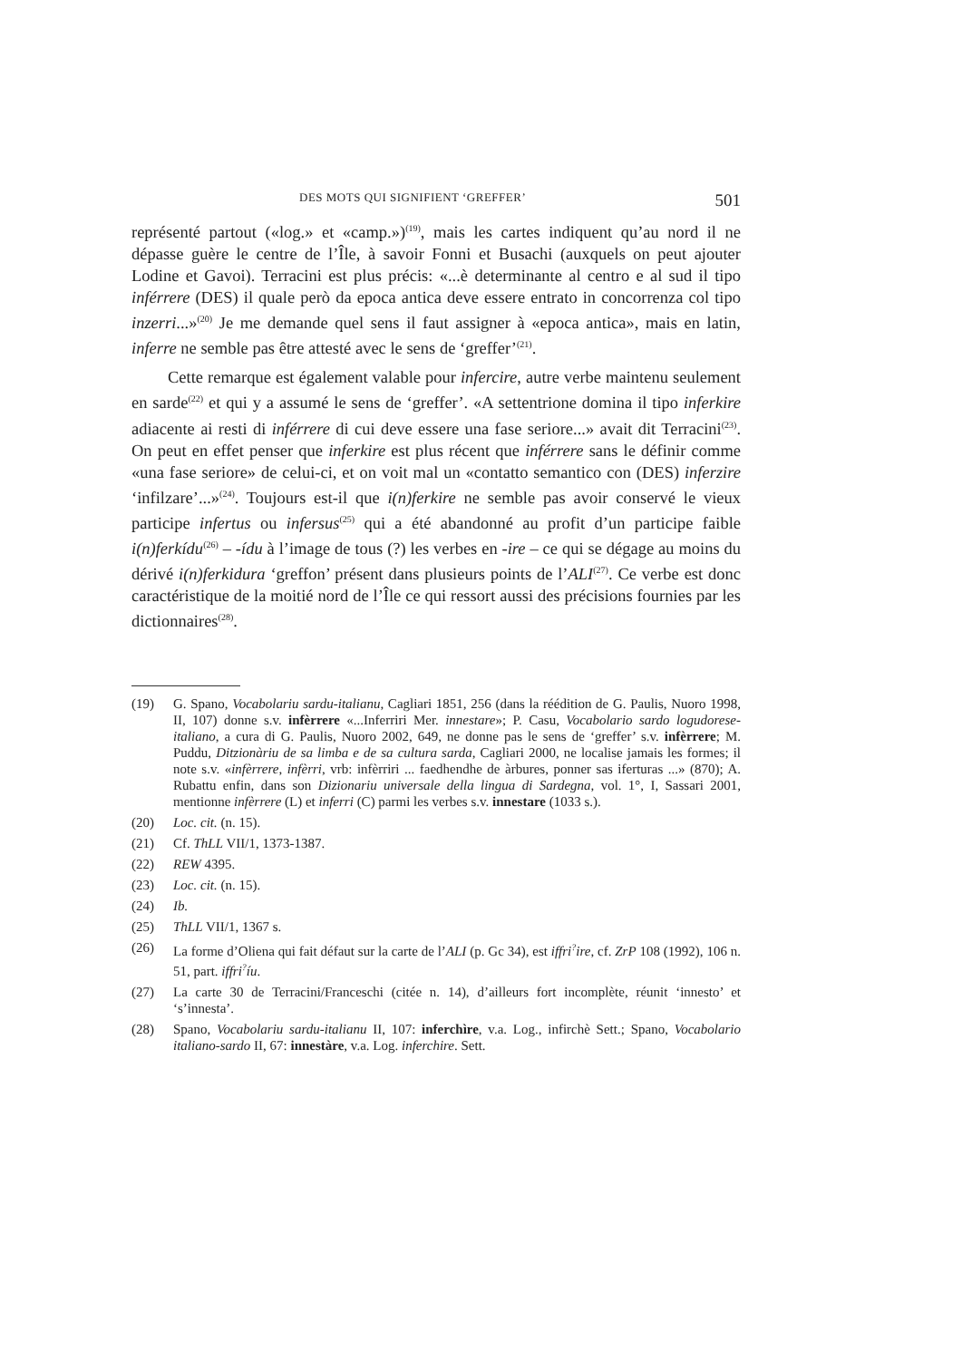DES MOTS QUI SIGNIFIENT ‘GREFFER’ 501
représenté partout («log.» et «camp.»)<sup>(19)</sup>, mais les cartes indiquent qu’au nord il ne dépasse guère le centre de l’Île, à savoir Fonni et Busachi (auxquels on peut ajouter Lodine et Gavoi). Terracini est plus précis: «...è determinante al centro e al sud il tipo inférrere (DES) il quale però da epoca antica deve essere entrato in concorrenza col tipo inzerri...»<sup>(20)</sup> Je me demande quel sens il faut assigner à «epoca antica», mais en latin, inferre ne semble pas être attesté avec le sens de ‘greffer’<sup>(21)</sup>.
Cette remarque est également valable pour infercire, autre verbe maintenu seulement en sarde<sup>(22)</sup> et qui y a assumé le sens de ‘greffer’. «A settentrione domina il tipo inferkire adiacente ai resti di inférrere di cui deve essere una fase seriore...» avait dit Terracini<sup>(23)</sup>. On peut en effet penser que inferkire est plus récent que inférrere sans le définir comme «una fase seriore» de celui-ci, et on voit mal un «contatto semantico con (DES) inferzire ‘infilzare’...»<sup>(24)</sup>. Toujours est-il que i(n)ferkire ne semble pas avoir conservé le vieux participe infertus ou infersus<sup>(25)</sup> qui a été abandonné au profit d’un participe faible i(n)ferkídu<sup>(26)</sup> – -ídu à l’image de tous (?) les verbes en -ire – ce qui se dégage au moins du dérivé i(n)ferkidura ‘greffon’ présent dans plusieurs points de l’ALI<sup>(27)</sup>. Ce verbe est donc caractéristique de la moitié nord de l’Île ce qui ressort aussi des précisions fournies par les dictionnaires<sup>(28)</sup>.
(19) G. Spano, Vocabolariu sardu-italianu, Cagliari 1851, 256 (dans la réédition de G. Paulis, Nuoro 1998, II, 107) donne s.v. infèrrere «...Inferriri Mer. innestare»; P. Casu, Vocabolario sardo logudorese-italiano, a cura di G. Paulis, Nuoro 2002, 649, ne donne pas le sens de ‘greffer’ s.v. infèrrere; M. Puddu, Ditzionàriu de sa limba e de sa cultura sarda, Cagliari 2000, ne localise jamais les formes; il note s.v. «infèrrere, infèrri, vrb: infèrriri ... faedhendhe de àrbures, ponner sas iferturas ...» (870); A. Rubattu enfin, dans son Dizionariu universale della lingua di Sardegna, vol. 1°, I, Sassari 2001, mentionne infèrrere (L) et inferri (C) parmi les verbes s.v. innestare (1033 s.).
(20) Loc. cit. (n. 15).
(21) Cf. ThLL VII/1, 1373-1387.
(22) REW 4395.
(23) Loc. cit. (n. 15).
(24) Ib.
(25) ThLL VII/1, 1367 s.
(26) La forme d’Oliena qui fait défaut sur la carte de l’ALI (p. Gc 34), est iffri<sup>?</sup>ire, cf. ZrP 108 (1992), 106 n. 51, part. iffri<sup>?</sup>íu.
(27) La carte 30 de Terracini/Franceschi (citée n. 14), d’ailleurs fort incomplète, réunit ‘innesto’ et ‘s’innesta’.
(28) Spano, Vocabolariu sardu-italianu II, 107: inferchìre, v.a. Log., infirchè Sett.; Spano, Vocabolario italiano-sardo II, 67: innestàre, v.a. Log. inferchire. Sett.